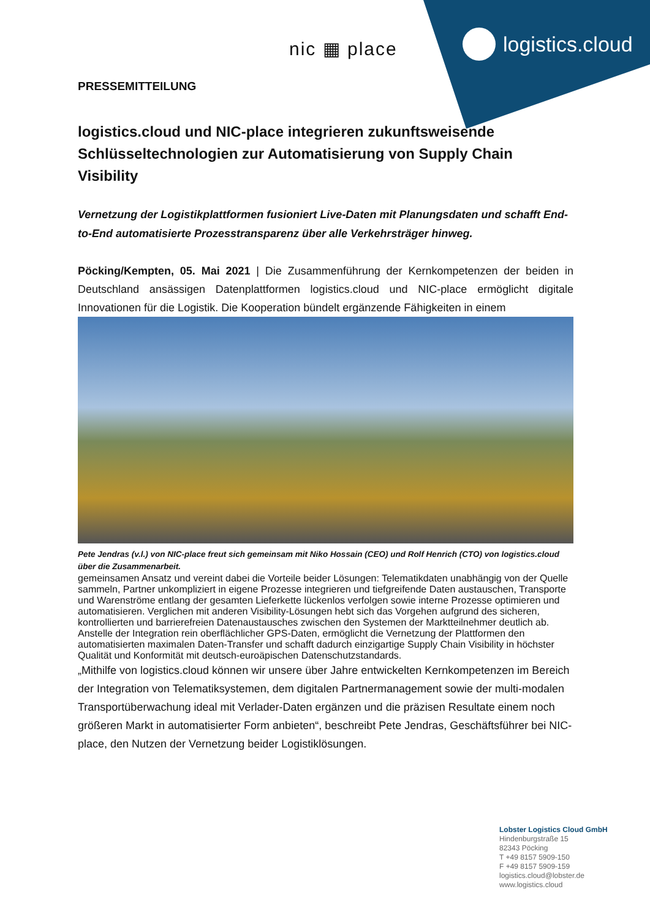logistics.cloud
nic ▦ place
PRESSEMITTEILUNG
logistics.cloud und NIC-place integrieren zukunftsweisende Schlüsseltechnologien zur Automatisierung von Supply Chain Visibility
Vernetzung der Logistikplattformen fusioniert Live-Daten mit Planungsdaten und schafft End-to-End automatisierte Prozesstransparenz über alle Verkehrsträger hinweg.
Pöcking/Kempten, 05. Mai 2021 | Die Zusammenführung der Kernkompetenzen der beiden in Deutschland ansässigen Datenplattformen logistics.cloud und NIC-place ermöglicht digitale Innovationen für die Logistik. Die Kooperation bündelt ergänzende Fähigkeiten in einem
Pete Jendras (v.l.) von NIC-place freut sich gemeinsam mit Niko Hossain (CEO) und Rolf Henrich (CTO) von logistics.cloud über die Zusammenarbeit.
gemeinsamen Ansatz und vereint dabei die Vorteile beider Lösungen: Telematikdaten unabhängig von der Quelle sammeln, Partner unkompliziert in eigene Prozesse integrieren und tiefgreifende Daten austauschen, Transporte und Warenströme entlang der gesamten Lieferkette lückenlos verfolgen sowie interne Prozesse optimieren und automatisieren. Verglichen mit anderen Visibility-Lösungen hebt sich das Vorgehen aufgrund des sicheren, kontrollierten und barrierefreien Datenaustausches zwischen den Systemen der Marktteilnehmer deutlich ab. Anstelle der Integration rein oberflächlicher GPS-Daten, ermöglicht die Vernetzung der Plattformen den automatisierten maximalen Daten-Transfer und schafft dadurch einzigartige Supply Chain Visibility in höchster Qualität und Konformität mit deutsch-euroäpischen Datenschutzstandards.
„Mithilfe von logistics.cloud können wir unsere über Jahre entwickelten Kernkompetenzen im Bereich der Integration von Telematiksystemen, dem digitalen Partnermanagement sowie der multi-modalen Transportüberwachung ideal mit Verlader-Daten ergänzen und die präzisen Resultate einem noch größeren Markt in automatisierter Form anbieten“, beschreibt Pete Jendras, Geschäftsführer bei NIC-place, den Nutzen der Vernetzung beider Logistiklösungen.
Lobster Logistics Cloud GmbH
Hindenburgstraße 15
82343 Pöcking
T +49 8157 5909-150
F +49 8157 5909-159
logistics.cloud@lobster.de
www.logistics.cloud